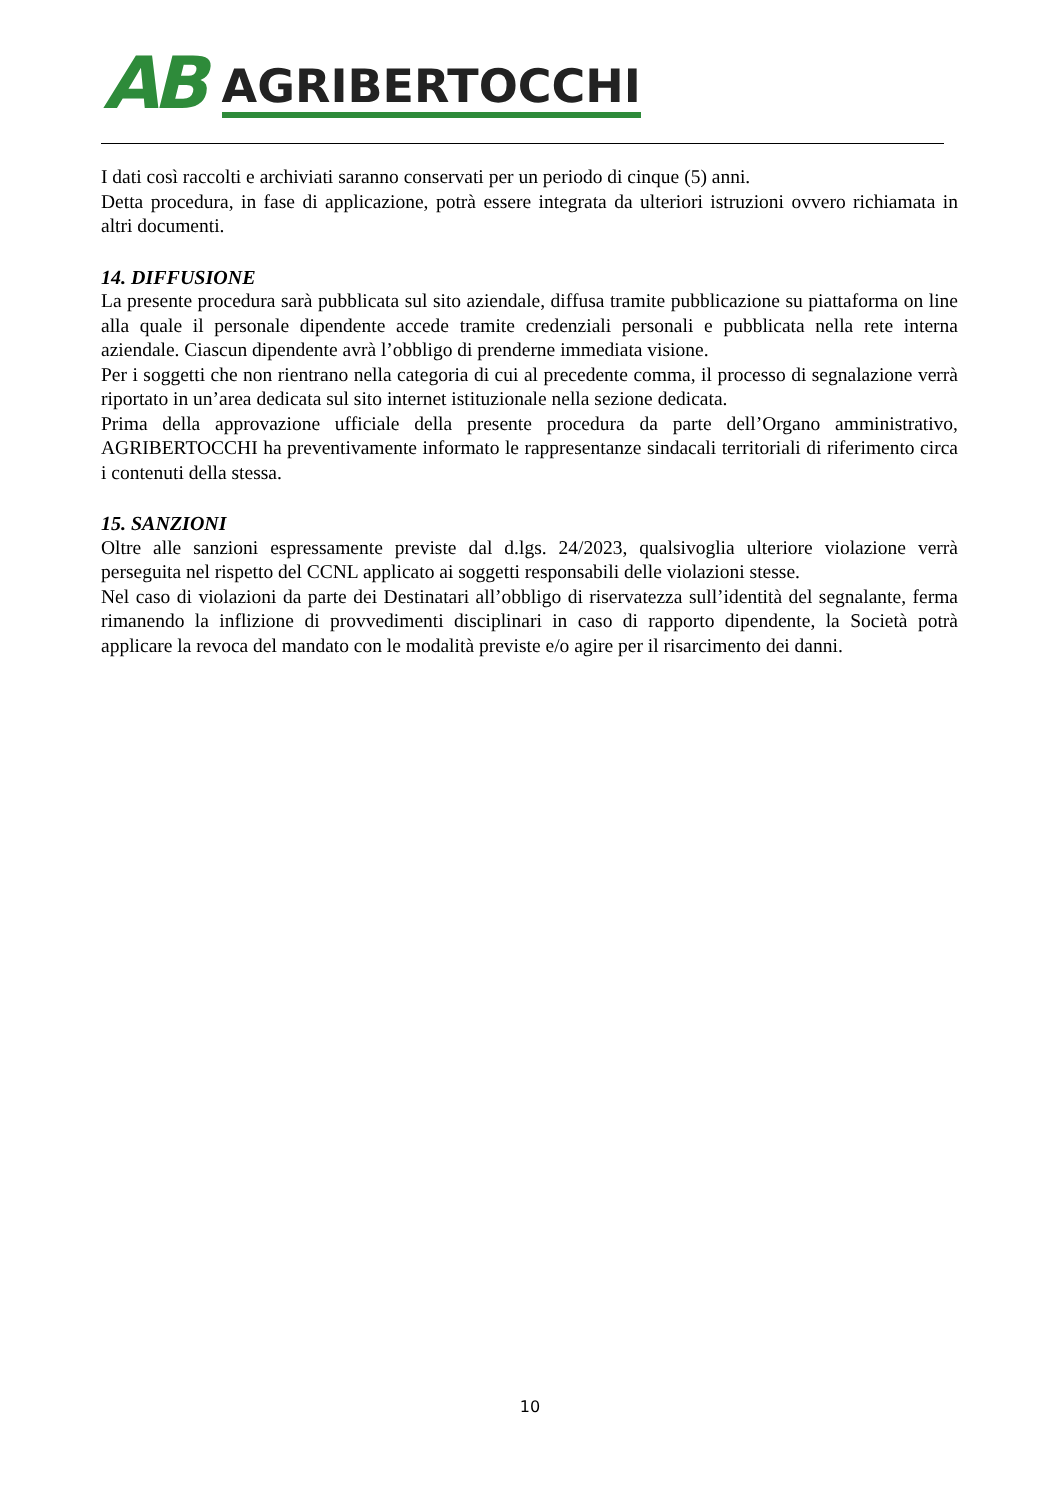AB AGRIBERTOCCHI
I dati così raccolti e archiviati saranno conservati per un periodo di cinque (5) anni.
Detta procedura, in fase di applicazione, potrà essere integrata da ulteriori istruzioni ovvero richiamata in altri documenti.
14. DIFFUSIONE
La presente procedura sarà pubblicata sul sito aziendale, diffusa tramite pubblicazione su piattaforma on line alla quale il personale dipendente accede tramite credenziali personali e pubblicata nella rete interna aziendale. Ciascun dipendente avrà l’obbligo di prenderne immediata visione.
Per i soggetti che non rientrano nella categoria di cui al precedente comma, il processo di segnalazione verrà riportato in un’area dedicata sul sito internet istituzionale nella sezione dedicata.
Prima della approvazione ufficiale della presente procedura da parte dell’Organo amministrativo, AGRIBERTOCCHI ha preventivamente informato le rappresentanze sindacali territoriali di riferimento circa i contenuti della stessa.
15. SANZIONI
Oltre alle sanzioni espressamente previste dal d.lgs. 24/2023, qualsivoglia ulteriore violazione verrà perseguita nel rispetto del CCNL applicato ai soggetti responsabili delle violazioni stesse.
Nel caso di violazioni da parte dei Destinatari all’obbligo di riservatezza sull’identità del segnalante, ferma rimanendo la inflizione di provvedimenti disciplinari in caso di rapporto dipendente, la Società potrà applicare la revoca del mandato con le modalità previste e/o agire per il risarcimento dei danni.
10